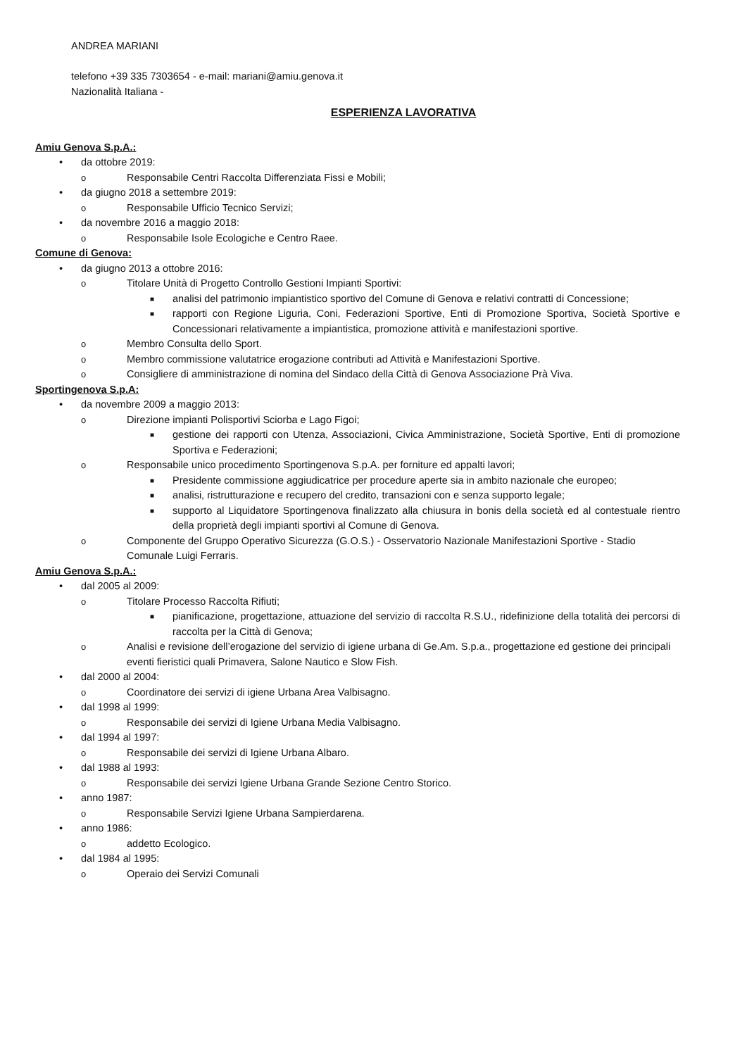ANDREA MARIANI
telefono +39 335 7303654 - e-mail: mariani@amiu.genova.it
Nazionalità Italiana -
ESPERIENZA LAVORATIVA
Amiu Genova S.p.A.:
• da ottobre 2019:
o Responsabile Centri Raccolta Differenziata Fissi e Mobili;
• da giugno 2018 a settembre 2019:
o Responsabile Ufficio Tecnico Servizi;
• da novembre 2016 a maggio 2018:
o Responsabile Isole Ecologiche e Centro Raee.
Comune di Genova:
• da giugno 2013 a ottobre 2016:
o Titolare Unità di Progetto Controllo Gestioni Impianti Sportivi:
■ analisi del patrimonio impiantistico sportivo del Comune di Genova e relativi contratti di Concessione;
■ rapporti con Regione Liguria, Coni, Federazioni Sportive, Enti di Promozione Sportiva, Società Sportive e Concessionari relativamente a impiantistica, promozione attività e manifestazioni sportive.
o Membro Consulta dello Sport.
o Membro commissione valutatrice erogazione contributi ad Attività e Manifestazioni Sportive.
o Consigliere di amministrazione di nomina del Sindaco della Città di Genova Associazione Prà Viva.
Sportingenova S.p.A:
• da novembre 2009 a maggio 2013:
o Direzione impianti Polisportivi Sciorba e Lago Figoi;
■ gestione dei rapporti con Utenza, Associazioni, Civica Amministrazione, Società Sportive, Enti di promozione Sportiva e Federazioni;
o Responsabile unico procedimento Sportingenova S.p.A. per forniture ed appalti lavori;
■ Presidente commissione aggiudicatrice per procedure aperte sia in ambito nazionale che europeo;
■ analisi, ristrutturazione e recupero del credito, transazioni con e senza supporto legale;
■ supporto al Liquidatore Sportingenova finalizzato alla chiusura in bonis della società ed al contestuale rientro della proprietà degli impianti sportivi al Comune di Genova.
o Componente del Gruppo Operativo Sicurezza (G.O.S.) - Osservatorio Nazionale Manifestazioni Sportive - Stadio Comunale Luigi Ferraris.
Amiu Genova S.p.A.:
• dal 2005 al 2009:
o Titolare Processo Raccolta Rifiuti;
■ pianificazione, progettazione, attuazione del servizio di raccolta R.S.U., ridefinizione della totalità dei percorsi di raccolta per la Città di Genova;
o Analisi e revisione dell’erogazione del servizio di igiene urbana di Ge.Am. S.p.a., progettazione ed gestione dei principali eventi fieristici quali Primavera, Salone Nautico e Slow Fish.
• dal 2000 al 2004:
o Coordinatore dei servizi di igiene Urbana Area Valbisagno.
• dal 1998 al 1999:
o Responsabile dei servizi di Igiene Urbana Media Valbisagno.
• dal 1994 al 1997:
o Responsabile dei servizi di Igiene Urbana Albaro.
• dal 1988 al 1993:
o Responsabile dei servizi Igiene Urbana Grande Sezione Centro Storico.
• anno 1987:
o Responsabile Servizi Igiene Urbana Sampierdarena.
• anno 1986:
o addetto Ecologico.
• dal 1984 al 1995:
o Operaio dei Servizi Comunali